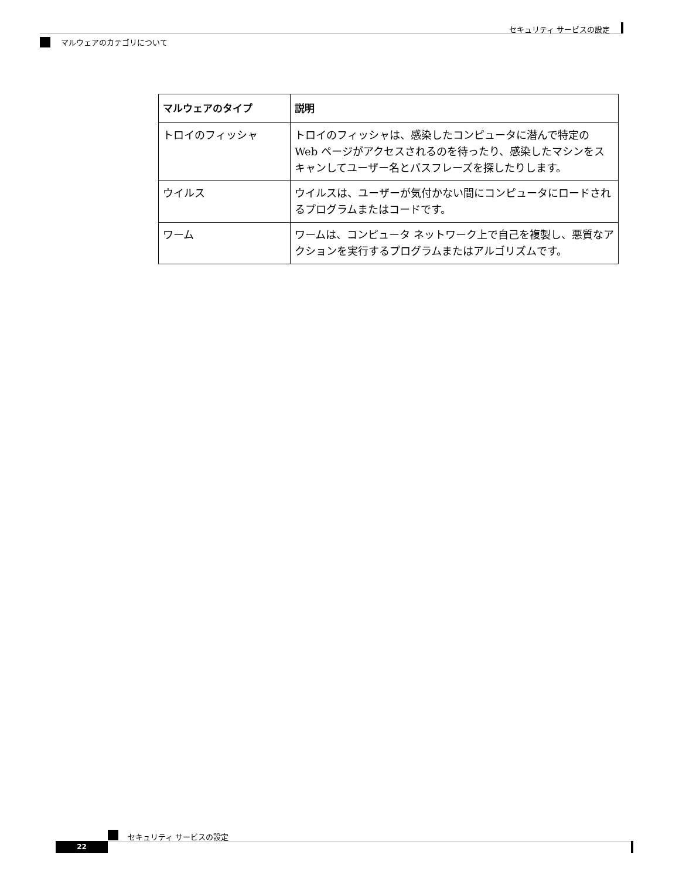セキュリティ サービスの設定
マルウェアのカテゴリについて
| マルウェアのタイプ | 説明 |
| --- | --- |
| トロイのフィッシャ | トロイのフィッシャは、感染したコンピュータに潜んで特定の Web ページがアクセスされるのを待ったり、感染したマシンをスキャンしてユーザー名とパスフレーズを探したりします。 |
| ウイルス | ウイルスは、ユーザーが気付かない間にコンピュータにロードされるプログラムまたはコードです。 |
| ワーム | ワームは、コンピュータ ネットワーク上で自己を複製し、悪質なアクションを実行するプログラムまたはアルゴリズムです。 |
セキュリティ サービスの設定
22